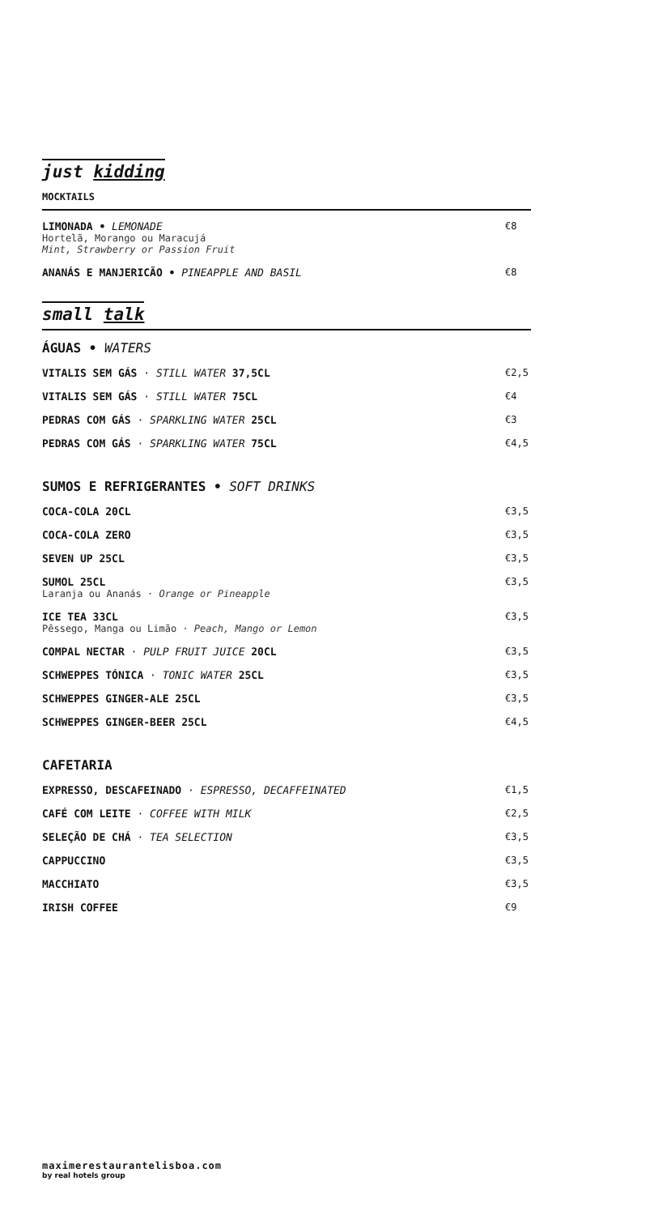just kidding
MOCKTAILS
LIMONADA • LEMONADE
Hortelã, Morango ou Maracujá
Mint, Strawberry or Passion Fruit
€8
ANANÁS E MANJERICÃO • PINEAPPLE AND BASIL
€8
small talk
ÁGUAS • WATERS
VITALIS SEM GÁS · STILL WATER 37,5CL
€2,5
VITALIS SEM GÁS · STILL WATER 75CL
€4
PEDRAS COM GÁS · SPARKLING WATER 25CL
€3
PEDRAS COM GÁS · SPARKLING WATER 75CL
€4,5
SUMOS E REFRIGERANTES • SOFT DRINKS
COCA-COLA 20CL €3,5
COCA-COLA ZERO €3,5
SEVEN UP 25CL €3,5
SUMOL 25CL
Laranja ou Ananás · Orange or Pineapple
€3,5
ICE TEA 33CL
Pêssego, Manga ou Limão · Peach, Mango or Lemon
€3,5
COMPAL NECTAR · PULP FRUIT JUICE 20CL
€3,5
SCHWEPPES TÓNICA · TONIC WATER 25CL
€3,5
SCHWEPPES GINGER-ALE 25CL €3,5
SCHWEPPES GINGER-BEER 25CL €4,5
CAFETARIA
EXPRESSO, DESCAFEINADO · ESPRESSO, DECAFFEINATED
€1,5
CAFÉ COM LEITE · COFFEE WITH MILK
€2,5
SELEÇÃO DE CHÁ · TEA SELECTION €3,5
CAPPUCCINO €3,5
MACCHIATO €3,5
IRISH COFFEE €9
maximerestaurantelisboa.com
by real hotels group